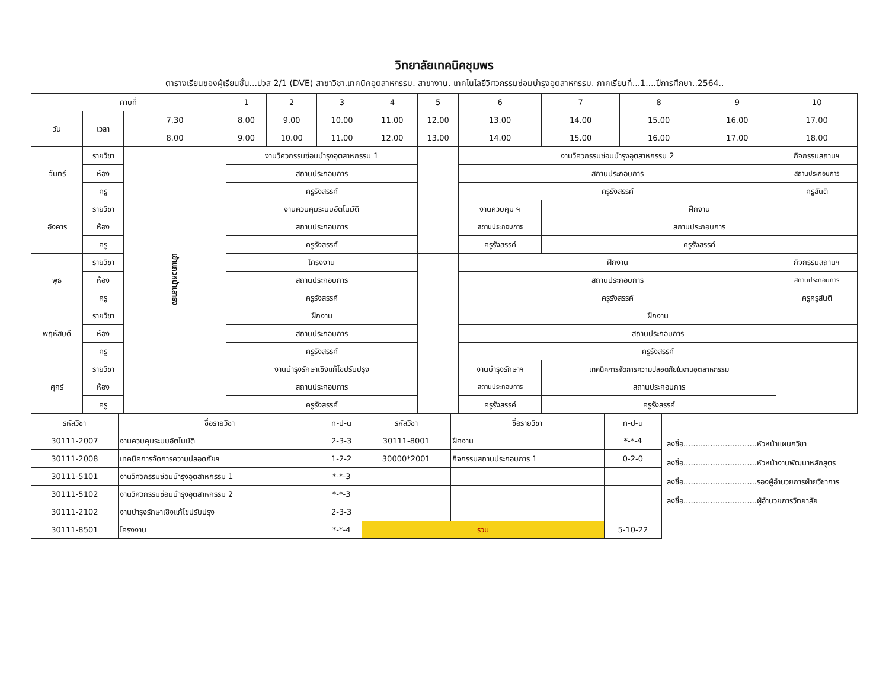วิทยาลัยเทคนิคชุมพร
ตารางเรียนของผู้เรียนชั้น...ปวส 2/1 (DVE) สาขาวิชา.เทคนิคอุตสาหกรรม. สาขางาน. เทคโนโลยีวิศวกรรมซ่อมบำรุงอุตสาหกรรม. ภาคเรียนที่...1....ปีการศึกษา..2564..
| คาบที่ | | | 1 | 2 | 3 | 4 | 5 | 6 | 7 | 8 | 9 | 10 |
| --- | --- | --- | --- | --- | --- | --- | --- | --- | --- | --- | --- | --- |
| วัน | เวลา | 7.30 | 8.00 | 9.00 | 10.00 | 11.00 | 12.00 | 13.00 | 14.00 | 15.00 | 16.00 | 17.00 |
| | | 8.00 | 9.00 | 10.00 | 11.00 | 12.00 | 13.00 | 14.00 | 15.00 | 16.00 | 17.00 | 18.00 |
| จันทร์ | รายวิชา | เข้าแถวหน้าเสาธง | งานวิศวกรรมซ่อมบำรุงอุตสาหกรรม 1 | | | | | งานวิศวกรรมซ่อมบำรุงอุตสาหกรรม 2 | | | | กิจกรรมสถานฯ |
| | ห้อง | | สถานประกอบการ | | | | | สถานประกอบการ | | | | สถานประกอบการ |
| | ครู | | ครูรังสรรค์ | | | | | ครูรังสรรค์ | | | | ครูสันติ |
| อังคาร | รายวิชา | | งานควบคุมระบบอัตโนมัติ | | | | | งานควบคุม ฯ | ฝึกงาน | | | |
| | ห้อง | | สถานประกอบการ | | | | | สถานประกอบการ | สถานประกอบการ | | | |
| | ครู | | ครูรังสรรค์ | | | | | ครูรังสรรค์ | ครูรังสรรค์ | | | |
| พุธ | รายวิชา | | โครงงาน | | | | | ฝึกงาน | | | | กิจกรรมสถานฯ |
| | ห้อง | | สถานประกอบการ | | | | | สถานประกอบการ | | | | สถานประกอบการ |
| | ครู | | ครูรังสรรค์ | | | | | ครูรังสรรค์ | | | | ครูครูสันติ |
| พฤหัสบดี | รายวิชา | | ฝึกงาน | | | | | ฝึกงาน | | | | |
| | ห้อง | | สถานประกอบการ | | | | | สถานประกอบการ | | | | |
| | ครู | | ครูรังสรรค์ | | | | | ครูรังสรรค์ | | | | |
| ศุกร์ | รายวิชา | | งานบำรุงรักษาเชิงแก้ไขปรับปรุง | | | | | งานบำรุงรักษาฯ | เทคนิคการจัดการความปลอดภัยในงานอุตสาหกรรม | | | |
| | ห้อง | | สถานประกอบการ | | | | | สถานประกอบการ | สถานประกอบการ | | | |
| | ครู | | ครูรังสรรค์ | | | | | ครูรังสรรค์ | ครูรังสรรค์ | | | |
| รหัสวิชา | ชื่อรายวิชา | ท-ป-น | รหัสวิชา | ชื่อรายวิชา | ท-ป-น |
| --- | --- | --- | --- | --- | --- |
| 30111-2007 | งานควบคุมระบบอัตโนมัติ | 2-3-3 | 30111-8001 | ฝึกงาน | *-*-4 |
| 30111-2008 | เทคนิคการจัดการความปลอดภัยฯ | 1-2-2 | 30000*2001 | กิจกรรมสถานประกอบการ 1 | 0-2-0 |
| 30111-5101 | งานวิศวกรรมซ่อมบำรุงอุตสาหกรรม 1 | *-*-3 | | | |
| 30111-5102 | งานวิศวกรรมซ่อมบำรุงอุตสาหกรรม 2 | *-*-3 | | | |
| 30111-2102 | งานบำรุงรักษาเชิงแก้ไขปรับปรุง | 2-3-3 | | | |
| 30111-8501 | โครงงาน | *-*-4 | รวม | | 5-10-22 |
ลงชื่อ..............................หัวหน้าแผนกวิชา
ลงชื่อ..............................หัวหน้างานพัฒนาหลักสูตร
ลงชื่อ..............................รองผู้อำนวยการฝ่ายวิชาการ
ลงชื่อ..............................ผู้อำนวยการวิทยาลัย